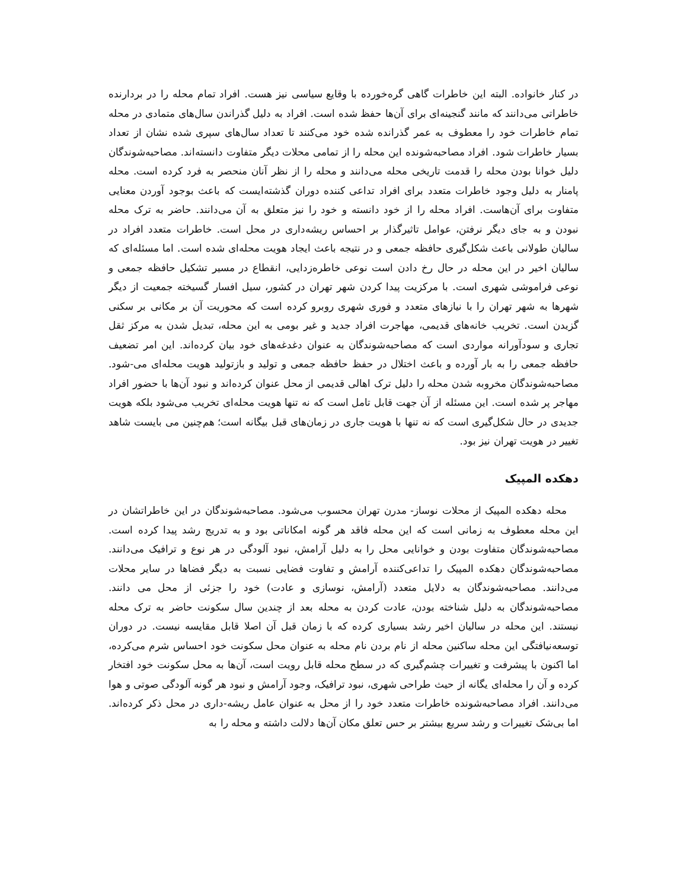در کنار خانواده. البته این خاطرات گاهی گره‌خورده با وقایع سیاسی نیز هست. افراد تمام محله را در بردارنده خاطراتی می‌دانند که مانند گنجینه‌ای برای آن‌ها حفظ شده است. افراد به دلیل گذراندن سال‌های متمادی در محله تمام خاطرات خود را معطوف به عمر گذرانده شده خود می‌کنند تا تعداد سال‌های سپری شده نشان از تعداد بسیار خاطرات شود. افراد مصاحبه‌شونده این محله را از تمامی محلات دیگر متفاوت دانسته‌اند. مصاحبه‌شوندگان دلیل خوانا بودن محله را قدمت تاریخی محله می‌دانند و محله را از نظر آنان منحصر به فرد کرده است. محله پامنار به دلیل وجود خاطرات متعدد برای افراد تداعی کننده دوران گذشته‌ایست که باعث بوجود آوردن معنایی متفاوت برای آن‌هاست. افراد محله را از خود دانسته و خود را نیز متعلق به آن می‌دانند. حاضر به ترک محله نبودن و به جای دیگر نرفتن، عوامل تاثیرگذار بر احساس ریشه‌داری در محل است. خاطرات متعدد افراد در سالیان طولانی باعث شکل‌گیری حافظه جمعی و در نتیجه باعث ایجاد هویت محله‌ای شده است. اما مسئله‌ای که سالیان اخیر در این محله در حال رخ دادن است نوعی خاطره‌زدایی، انقطاع در مسیر تشکیل حافظه جمعی و نوعی فراموشی شهری است. با مرکزیت پیدا کردن شهر تهران در کشور، سیل افسار گسیخته جمعیت از دیگر شهرها به شهر تهران را با نیازهای متعدد و فوری شهری روبرو کرده است که محوریت آن بر مکانی بر سکنی گزیدن است. تخریب خانه‌های قدیمی، مهاجرت افراد جدید و غیر بومی به این محله، تبدیل شدن به مرکز ثقل تجاری و سودآورانه مواردی است که مصاحبه‌شوندگان به عنوان دغدغه‌های خود بیان کرده‌اند. این امر تضعیف حافظه جمعی را به بار آورده و باعث اختلال در حفظ حافظه جمعی و تولید و بازتولید هویت محله‌ای می-شود. مصاحبه‌شوندگان مخروبه شدن محله را دلیل ترک اهالی قدیمی از محل عنوان کرده‌اند و نبود آن‌ها با حضور افراد مهاجر پر شده است. این مسئله از آن جهت قابل تامل است که نه تنها هویت محله‌ای تخریب می‌شود بلکه هویت جدیدی در حال شکل‌گیری است که نه تنها با هویت جاری در زمان‌های قبل بیگانه است؛ هم‌چنین می بایست شاهد تغییر در هویت تهران نیز بود.
دهکده المپیک
محله دهکده المپیک از محلات نوساز- مدرن تهران محسوب می‌شود. مصاحبه‌شوندگان در این خاطراتشان در این محله معطوف به زمانی است که این محله فاقد هر گونه امکاناتی بود و به تدریج رشد پیدا کرده است. مصاحبه‌شوندگان متفاوت بودن و خوانایی محل را به دلیل آرامش، نبود آلودگی در هر نوع و ترافیک می‌دانند. مصاحبه‌شوندگان دهکده المپیک را تداعی‌کننده آرامش و تفاوت فضایی نسبت به دیگر فضاها در سایر محلات می‌دانند. مصاحبه‌شوندگان به دلایل متعدد (آرامش، نوسازی و عادت) خود را جزئی از محل می دانند. مصاحبه‌شوندگان به دلیل شناخته بودن، عادت کردن به محله بعد از چندین سال سکونت حاضر به ترک محله نیستند. این محله در سالیان اخیر رشد بسیاری کرده که با زمان قبل آن اصلا قابل مقایسه نیست. در دوران توسعه‌نیافتگی این محله ساکنین محله از نام بردن نام محله به عنوان محل سکونت خود احساس شرم می‌کرده، اما اکنون با پیشرفت و تغییرات چشم‌گیری که در سطح محله قابل رویت است، آن‌ها به محل سکونت خود افتخار کرده و آن را محله‌ای یگانه از حیث طراحی شهری، نبود ترافیک، وجود آرامش و نبود هر گونه آلودگی صوتی و هوا می‌دانند. افراد مصاحبه‌شونده خاطرات متعدد خود را از محل به عنوان عامل ریشه-داری در محل ذکر کرده‌اند. اما بی‌شک تغییرات و رشد سریع بیشتر بر حس تعلق مکان آن‌ها دلالت داشته و محله را به